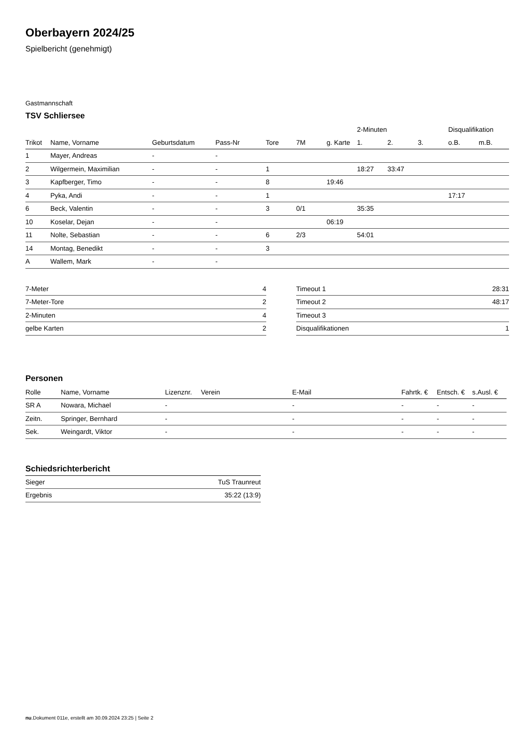Oberbayern 2024/25
Spielbericht (genehmigt)
Gastmannschaft
TSV Schliersee
| | | | | | | | 2-Minuten | | | Disqualifikation | |
| --- | --- | --- | --- | --- | --- | --- | --- | --- | --- | --- | --- |
| Trikot | Name, Vorname | Geburtsdatum | Pass-Nr | Tore | 7M | g. Karte | 1. | 2. | 3. | o.B. | m.B. |
| 1 | Mayer, Andreas | - | - | | | | | | | | |
| 2 | Wilgermein, Maximilian | - | - | 1 | | | 18:27 | 33:47 | | | |
| 3 | Kapfberger, Timo | - | - | 8 | | 19:46 | | | | | |
| 4 | Pyka, Andi | - | - | 1 | | | | | | 17:17 | |
| 6 | Beck, Valentin | - | - | 3 | 0/1 | | 35:35 | | | | |
| 10 | Koselar, Dejan | - | - | | | 06:19 | | | | | |
| 11 | Nolte, Sebastian | - | - | 6 | 2/3 | | 54:01 | | | | |
| 14 | Montag, Benedikt | - | - | 3 | | | | | | | |
| A | Wallem, Mark | - | - | | | | | | | | |
| 7-Meter | 4 |
| 7-Meter-Tore | 2 |
| 2-Minuten | 4 |
| gelbe Karten | 2 |
| Timeout 1 | 28:31 |
| Timeout 2 | 48:17 |
| Timeout 3 | |
| Disqualifikationen | 1 |
Personen
| Rolle | Name, Vorname | Lizenznr. | Verein | E-Mail | Fahrtk. € | Entsch. € | s.Ausl. € |
| --- | --- | --- | --- | --- | --- | --- | --- |
| SR A | Nowara, Michael | - | | - | - | - | - |
| Zeitn. | Springer, Bernhard | - | | - | - | - | - |
| Sek. | Weingardt, Viktor | - | | - | - | - | - |
Schiedsrichterbericht
| Sieger | TuS Traunreut |
| Ergebnis | 35:22 (13:9) |
nu.Dokument 011e, erstellt am 30.09.2024 23:25 | Seite 2